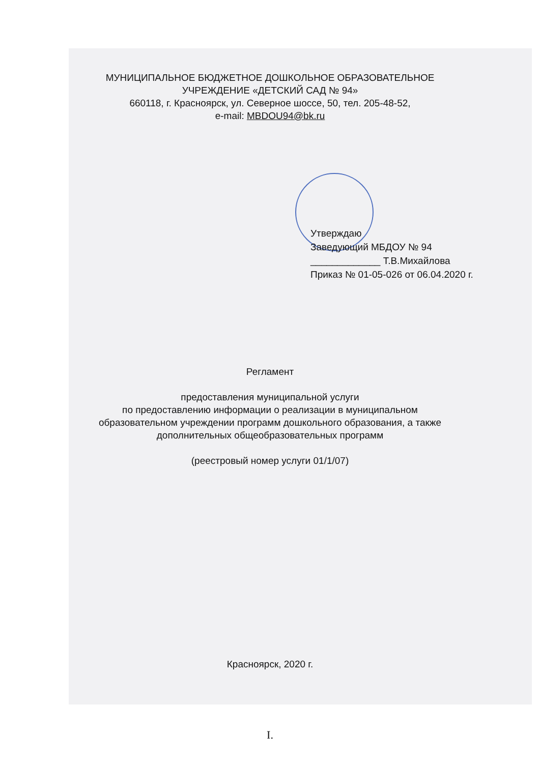МУНИЦИПАЛЬНОЕ БЮДЖЕТНОЕ ДОШКОЛЬНОЕ ОБРАЗОВАТЕЛЬНОЕ
УЧРЕЖДЕНИЕ «ДЕТСКИЙ САД № 94»
660118, г. Красноярск, ул. Северное шоссе, 50, тел. 205-48-52,
e-mail: MBDOU94@bk.ru
Утверждаю
Заведующий МБДОУ № 94
_____________ Т.В.Михайлова
Приказ № 01-05-026 от 06.04.2020 г.
Регламент
предоставления муниципальной услуги
по предоставлению информации о реализации в муниципальном
образовательном учреждении программ дошкольного образования, а также
дополнительных общеобразовательных программ
(реестровый номер услуги 01/1/07)
Красноярск, 2020 г.
I.